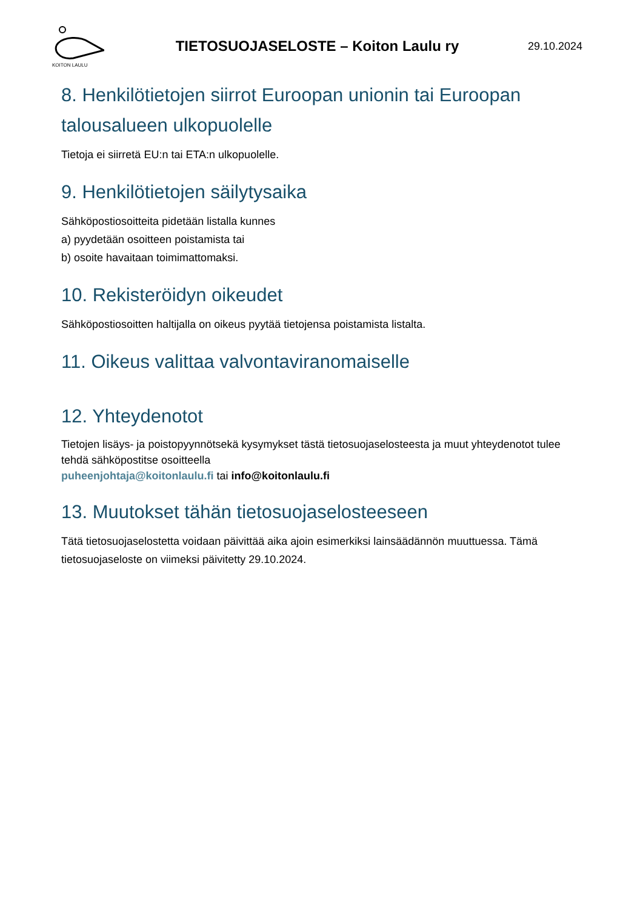KOITON LAULU
TIETOSUOJASELOSTE – Koiton Laulu ry
29.10.2024
8. Henkilötietojen siirrot Euroopan unionin tai Euroopan talousalueen ulkopuolelle
Tietoja ei siirretä EU:n tai ETA:n ulkopuolelle.
9. Henkilötietojen säilytysaika
Sähköpostiosoitteita pidetään listalla kunnes
a) pyydetään osoitteen poistamista tai
b) osoite havaitaan toimimattomaksi.
10. Rekisteröidyn oikeudet
Sähköpostiosoitten haltijalla on oikeus pyytää tietojensa poistamista listalta.
11. Oikeus valittaa valvontaviranomaiselle
12. Yhteydenotot
Tietojen lisäys- ja poistopyynnötsekä kysymykset tästä tietosuojaselosteesta ja muut yhteydenotot tulee tehdä sähköpostitse osoitteella
puheenjohtaja@koitonlaulu.fi tai info@koitonlaulu.fi
13. Muutokset tähän tietosuojaselosteeseen
Tätä tietosuojaselostetta voidaan päivittää aika ajoin esimerkiksi lainsäädännön muuttuessa. Tämä tietosuojaseloste on viimeksi päivitetty 29.10.2024.